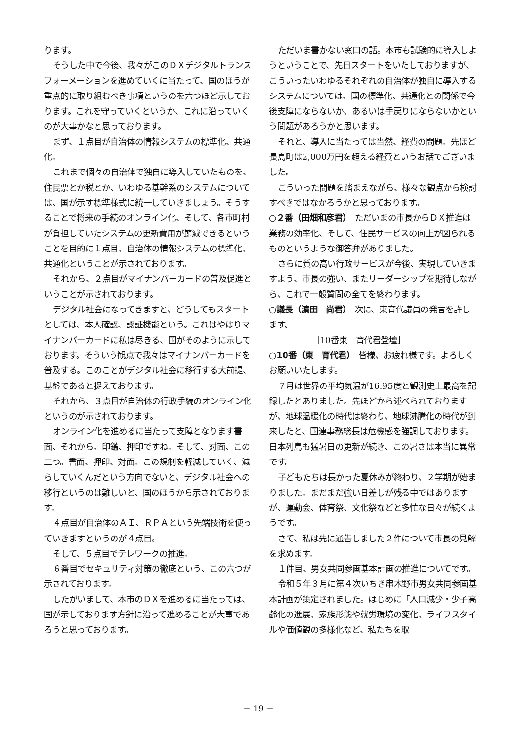ります。
そうした中で今後、我々がこのＤＸデジタルトランスフォーメーションを進めていくに当たって、国のほうが重点的に取り組むべき事項というのを六つほど示しております。これを守っていくというか、これに沿っていくのが大事かなと思っております。
まず、１点目が自治体の情報システムの標準化、共通化。
これまで個々の自治体で独自に導入していたものを、住民票とか税とか、いわゆる基幹系のシステムについては、国が示す標準様式に統一していきましょう。そうすることで将来の手続のオンライン化、そして、各市町村が負担していたシステムの更新費用が節減できるということを目的に１点目、自治体の情報システムの標準化、共通化ということが示されております。
それから、２点目がマイナンバーカードの普及促進ということが示されております。
デジタル社会になってきますと、どうしてもスタートとしては、本人確認、認証機能という。これはやはりマイナンバーカードに私は尽きる、国がそのように示しております。そういう観点で我々はマイナンバーカードを普及する。このことがデジタル社会に移行する大前提、基盤であると捉えております。
それから、３点目が自治体の行政手続のオンライン化というのが示されております。
オンライン化を進めるに当たって支障となります書面、それから、印鑑、押印ですね。そして、対面、この三つ。書面、押印、対面。この規制を軽減していく、減らしていくんだという方向でないと、デジタル社会への移行というのは難しいと、国のほうから示されております。
４点目が自治体のＡＩ、ＲＰＡという先端技術を使っていきますというのが４点目。
そして、５点目でテレワークの推進。
６番目でセキュリティ対策の徹底という、この六つが示されております。
したがいまして、本市のＤＸを進めるに当たっては、国が示しております方針に沿って進めることが大事であろうと思っております。
ただいま書かない窓口の話。本市も試験的に導入しようということで、先日スタートをいたしておりますが、こういったいわゆるそれぞれの自治体が独自に導入するシステムについては、国の標準化、共通化との関係で今後支障にならないか、あるいは手戻りにならないかという問題があろうかと思います。
それと、導入に当たっては当然、経費の問題。先ほど長島町は2,000万円を超える経費というお話でございました。
こういった問題を踏まえながら、様々な観点から検討すべきではなかろうかと思っております。
○２番（田畑和彦君）　ただいまの市長からＤＸ推進は業務の効率化、そして、住民サービスの向上が図られるものというような御答弁がありました。
さらに質の高い行政サービスが今後、実現していきますよう、市長の強い、またリーダーシップを期待しながら、これで一般質問の全てを終わります。
○議長（濵田　尚君）　次に、東育代議員の発言を許します。
［10番東　育代君登壇］
○10番（東　育代君）　皆様、お疲れ様です。よろしくお願いいたします。
７月は世界の平均気温が16.95度と観測史上最高を記録したとありました。先ほどから述べられておりますが、地球温暖化の時代は終わり、地球沸騰化の時代が到来したと、国連事務総長は危機感を強調しております。日本列島も猛暑日の更新が続き、この暑さは本当に異常です。
子どもたちは長かった夏休みが終わり、２学期が始まりました。まだまだ強い日差しが残る中ではありますが、運動会、体育祭、文化祭などと多忙な日々が続くようです。
さて、私は先に通告しました２件について市長の見解を求めます。
１件目、男女共同参画基本計画の推進についてです。
令和５年３月に第４次いちき串木野市男女共同参画基本計画が策定されました。はじめに「人口減少・少子高齢化の進展、家族形態や就労環境の変化、ライフスタイルや価値観の多様化など、私たちを取
－ 19 －